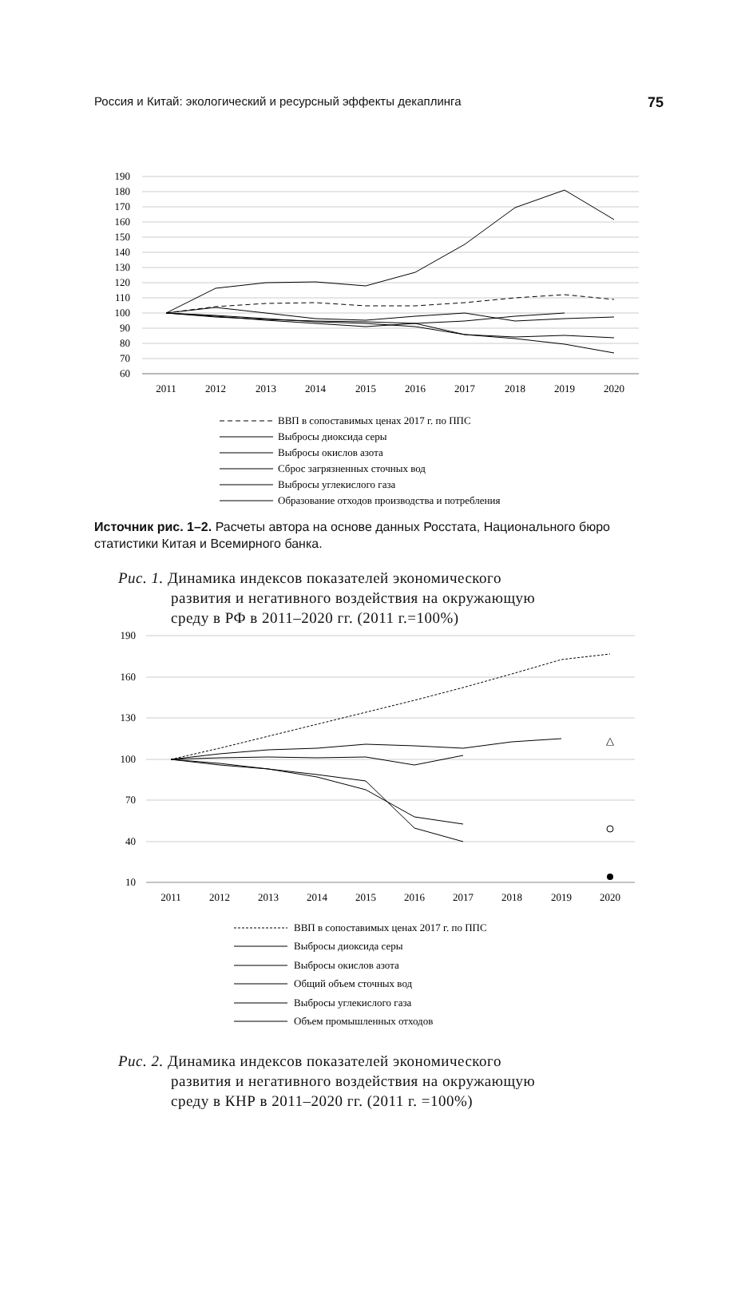Россия и Китай: экологический и ресурсный эффекты декаплинга 75
190
180
170
160
150
140
130
120
110
100
90
80
70
60
2011
2012
2013
2014
2015
2016
2017
2018
2019
2020
ВВП в сопоставимых ценах 2017 г. по ППС
Выбросы диоксида серы
Выбросы окислов азота
Сброс загрязненных сточных вод
Выбросы углекислого газа
Образование отходов производства и потребления
Источник рис. 1–2. Расчеты автора на основе данных Росстата, Национального бюро статистики Китая и Всемирного банка.
Рис. 1. Динамика индексов показателей экономического
развития и негативного воздействия на окружающую
среду в РФ в 2011–2020 гг. (2011 г.=100%)
190
160
130
100
70
40
10
2011
2012
2013
2014
2015
2016
2017
2018
2019
2020
△
ВВП в сопоставимых ценах 2017 г. по ППС
Выбросы диоксида серы
Выбросы окислов азота
Общий объем сточных вод
Выбросы углекислого газа
Объем промышленных отходов
Рис. 2. Динамика индексов показателей экономического
развития и негативного воздействия на окружающую
среду в КНР в 2011–2020 гг. (2011 г. =100%)